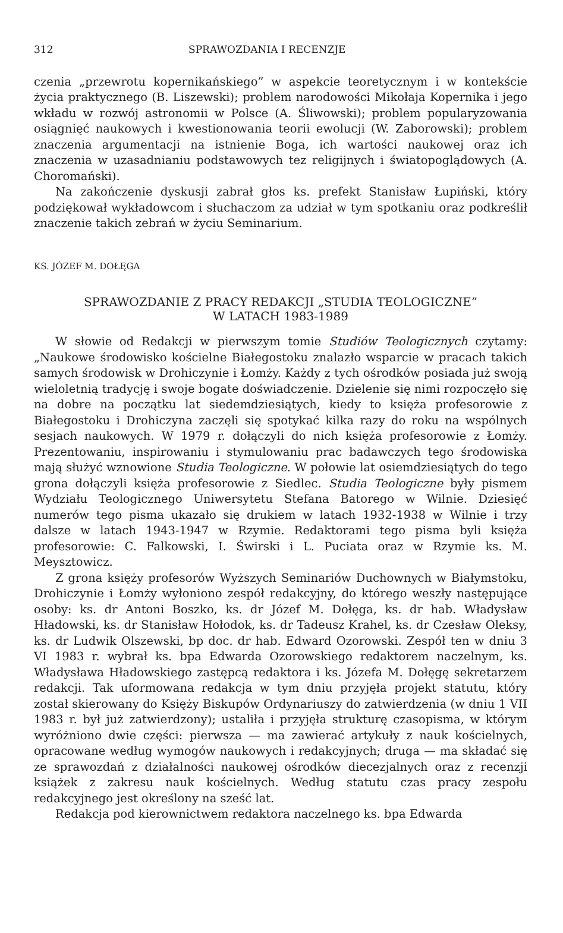312 SPRAWOZDANIA I RECENZJE
czenia „przewrotu kopernikańskiego” w aspekcie teoretycznym i w kontekście życia praktycznego (B. Liszewski); problem narodowości Mikołaja Kopernika i jego wkładu w rozwój astronomii w Polsce (A. Śliwowski); problem popularyzowania osiągnięć naukowych i kwestionowania teorii ewolucji (W. Zaborowski); problem znaczenia argumentacji na istnienie Boga, ich wartości naukowej oraz ich znaczenia w uzasadnianiu podstawowych tez religijnych i światopoglądowych (A. Choromański).
Na zakończenie dyskusji zabrał głos ks. prefekt Stanisław Łupiński, który podziękował wykładowcom i słuchaczom za udział w tym spotkaniu oraz podkreślił znaczenie takich zebrań w życiu Seminarium.
KS. JÓZEF M. DOŁĘGA
SPRAWOZDANIE Z PRACY REDAKCJI „STUDIA TEOLOGICZNE”
W LATACH 1983-1989
W słowie od Redakcji w pierwszym tomie Studiów Teologicznych czytamy: „Naukowe środowisko kościelne Białegostoku znalazło wsparcie w pracach takich samych środowisk w Drohiczynie i Łomży. Każdy z tych ośrodków posiada już swoją wieloletnią tradycję i swoje bogate doświadczenie. Dzielenie się nimi rozpoczęło się na dobre na początku lat siedemdziesiątych, kiedy to księża profesorowie z Białegostoku i Drohiczyna zaczęli się spotykać kilka razy do roku na wspólnych sesjach naukowych. W 1979 r. dołączyli do nich księża profesorowie z Łomży. Prezentowaniu, inspirowaniu i stymulowaniu prac badawczych tego środowiska mają służyć wznowione Studia Teologiczne. W połowie lat osiemdziesiątych do tego grona dołączyli księża profesorowie z Siedlec. Studia Teologiczne były pismem Wydziału Teologicznego Uniwersytetu Stefana Batorego w Wilnie. Dziesięć numerów tego pisma ukazało się drukiem w latach 1932-1938 w Wilnie i trzy dalsze w latach 1943-1947 w Rzymie. Redaktorami tego pisma byli księża profesorowie: C. Falkowski, I. Świrski i L. Puciata oraz w Rzymie ks. M. Meysztowicz.
Z grona księży profesorów Wyższych Seminariów Duchownych w Białymstoku, Drohiczynie i Łomży wyłoniono zespół redakcyjny, do którego weszły następujące osoby: ks. dr Antoni Boszko, ks. dr Józef M. Dołęga, ks. dr hab. Władysław Hładowski, ks. dr Stanisław Hołodok, ks. dr Tadeusz Krahel, ks. dr Czesław Oleksy, ks. dr Ludwik Olszewski, bp doc. dr hab. Edward Ozorowski. Zespół ten w dniu 3 VI 1983 r. wybrał ks. bpa Edwarda Ozorowskiego redaktorem naczelnym, ks. Władysława Hładowskiego zastępcą redaktora i ks. Józefa M. Dołęgę sekretarzem redakcji. Tak uformowana redakcja w tym dniu przyjęła projekt statutu, który został skierowany do Księży Biskupów Ordynariuszy do zatwierdzenia (w dniu 1 VII 1983 r. był już zatwierdzony); ustaliła i przyjęła strukturę czasopisma, w którym wyróżniono dwie części: pierwsza — ma zawierać artykuły z nauk kościelnych, opracowane według wymogów naukowych i redakcyjnych; druga — ma składać się ze sprawozdań z działalności naukowej ośrodków diecezjalnych oraz z recenzji książek z zakresu nauk kościelnych. Według statutu czas pracy zespołu redakcyjnego jest określony na sześć lat.
Redakcja pod kierownictwem redaktora naczelnego ks. bpa Edwarda